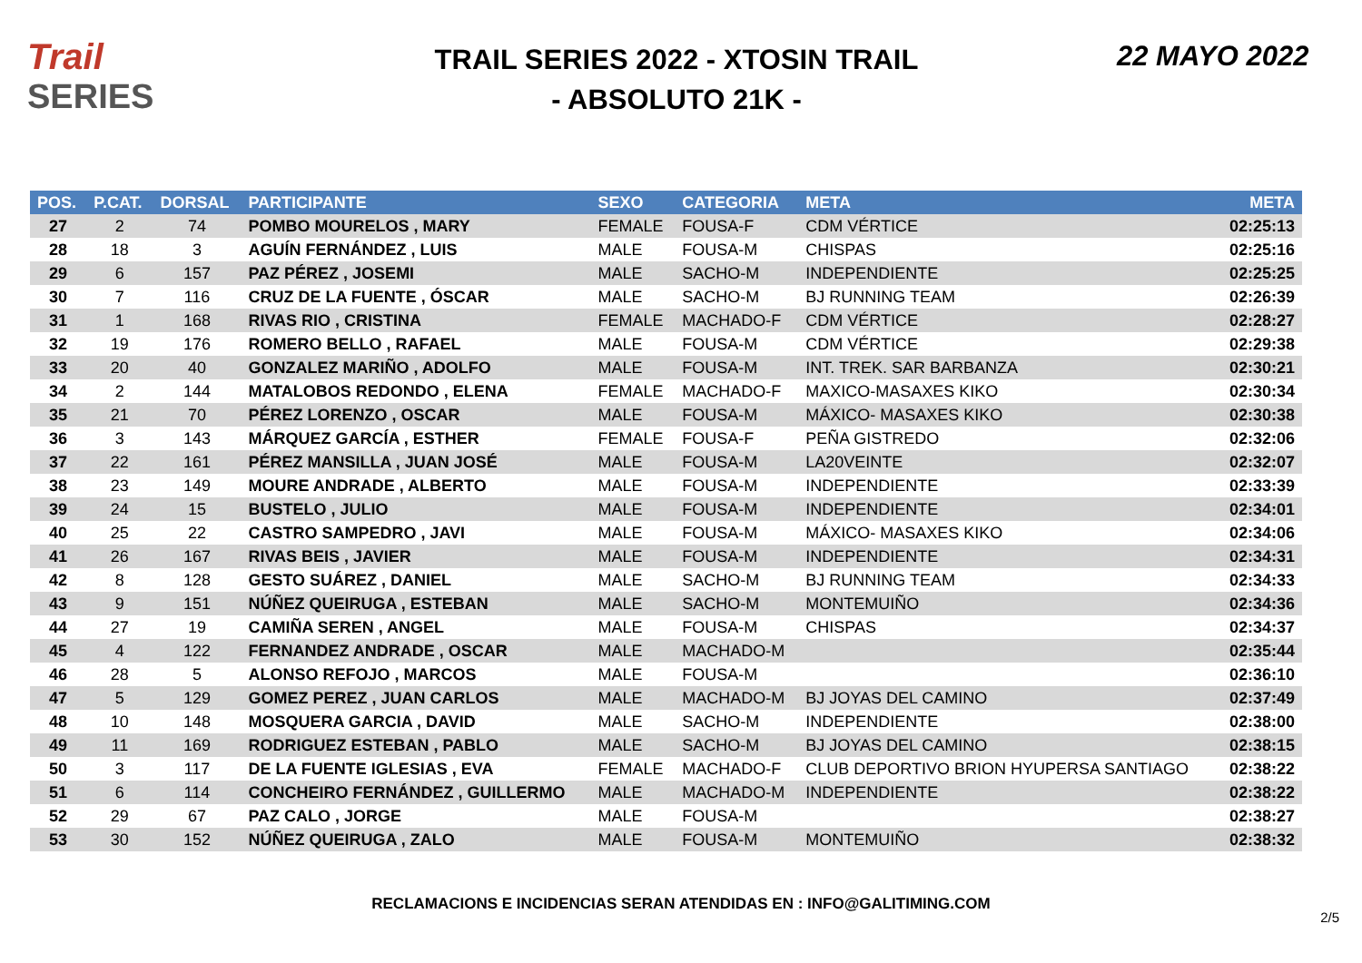Trail
SERIES
TRAIL SERIES 2022 - XTOSIN TRAIL
- ABSOLUTO 21K -
22 MAYO 2022
| POS. | P.CAT. | DORSAL | PARTICIPANTE | SEXO | CATEGORIA | META | META |
| --- | --- | --- | --- | --- | --- | --- | --- |
| 27 | 2 | 74 | POMBO MOURELOS , MARY | FEMALE | FOUSA-F | CDM VÉRTICE | 02:25:13 |
| 28 | 18 | 3 | AGUÍN FERNÁNDEZ , LUIS | MALE | FOUSA-M | CHISPAS | 02:25:16 |
| 29 | 6 | 157 | PAZ PÉREZ , JOSEMI | MALE | SACHO-M | INDEPENDIENTE | 02:25:25 |
| 30 | 7 | 116 | CRUZ DE LA FUENTE , ÓSCAR | MALE | SACHO-M | BJ RUNNING TEAM | 02:26:39 |
| 31 | 1 | 168 | RIVAS RIO , CRISTINA | FEMALE | MACHADO-F | CDM VÉRTICE | 02:28:27 |
| 32 | 19 | 176 | ROMERO BELLO , RAFAEL | MALE | FOUSA-M | CDM VÉRTICE | 02:29:38 |
| 33 | 20 | 40 | GONZALEZ MARIÑO , ADOLFO | MALE | FOUSA-M | INT. TREK. SAR BARBANZA | 02:30:21 |
| 34 | 2 | 144 | MATALOBOS REDONDO , ELENA | FEMALE | MACHADO-F | MAXICO-MASAXES KIKO | 02:30:34 |
| 35 | 21 | 70 | PÉREZ LORENZO , OSCAR | MALE | FOUSA-M | MÁXICO- MASAXES KIKO | 02:30:38 |
| 36 | 3 | 143 | MÁRQUEZ GARCÍA , ESTHER | FEMALE | FOUSA-F | PEÑA GISTREDO | 02:32:06 |
| 37 | 22 | 161 | PÉREZ MANSILLA , JUAN JOSÉ | MALE | FOUSA-M | LA20VEINTE | 02:32:07 |
| 38 | 23 | 149 | MOURE ANDRADE , ALBERTO | MALE | FOUSA-M | INDEPENDIENTE | 02:33:39 |
| 39 | 24 | 15 | BUSTELO , JULIO | MALE | FOUSA-M | INDEPENDIENTE | 02:34:01 |
| 40 | 25 | 22 | CASTRO SAMPEDRO , JAVI | MALE | FOUSA-M | MÁXICO- MASAXES KIKO | 02:34:06 |
| 41 | 26 | 167 | RIVAS BEIS , JAVIER | MALE | FOUSA-M | INDEPENDIENTE | 02:34:31 |
| 42 | 8 | 128 | GESTO SUÁREZ , DANIEL | MALE | SACHO-M | BJ RUNNING TEAM | 02:34:33 |
| 43 | 9 | 151 | NÚÑEZ QUEIRUGA , ESTEBAN | MALE | SACHO-M | MONTEMUIÑO | 02:34:36 |
| 44 | 27 | 19 | CAMIÑA SEREN , ANGEL | MALE | FOUSA-M | CHISPAS | 02:34:37 |
| 45 | 4 | 122 | FERNANDEZ ANDRADE , OSCAR | MALE | MACHADO-M | | 02:35:44 |
| 46 | 28 | 5 | ALONSO REFOJO , MARCOS | MALE | FOUSA-M | | 02:36:10 |
| 47 | 5 | 129 | GOMEZ PEREZ , JUAN CARLOS | MALE | MACHADO-M | BJ JOYAS DEL CAMINO | 02:37:49 |
| 48 | 10 | 148 | MOSQUERA GARCIA , DAVID | MALE | SACHO-M | INDEPENDIENTE | 02:38:00 |
| 49 | 11 | 169 | RODRIGUEZ ESTEBAN , PABLO | MALE | SACHO-M | BJ JOYAS DEL CAMINO | 02:38:15 |
| 50 | 3 | 117 | DE LA FUENTE IGLESIAS , EVA | FEMALE | MACHADO-F | CLUB DEPORTIVO BRION HYUPERSA SANTIAGO | 02:38:22 |
| 51 | 6 | 114 | CONCHEIRO FERNÁNDEZ , GUILLERMO | MALE | MACHADO-M | INDEPENDIENTE | 02:38:22 |
| 52 | 29 | 67 | PAZ CALO , JORGE | MALE | FOUSA-M | | 02:38:27 |
| 53 | 30 | 152 | NÚÑEZ QUEIRUGA , ZALO | MALE | FOUSA-M | MONTEMUIÑO | 02:38:32 |
RECLAMACIONS E INCIDENCIAS SERAN ATENDIDAS EN : INFO@GALITIMING.COM
2/5